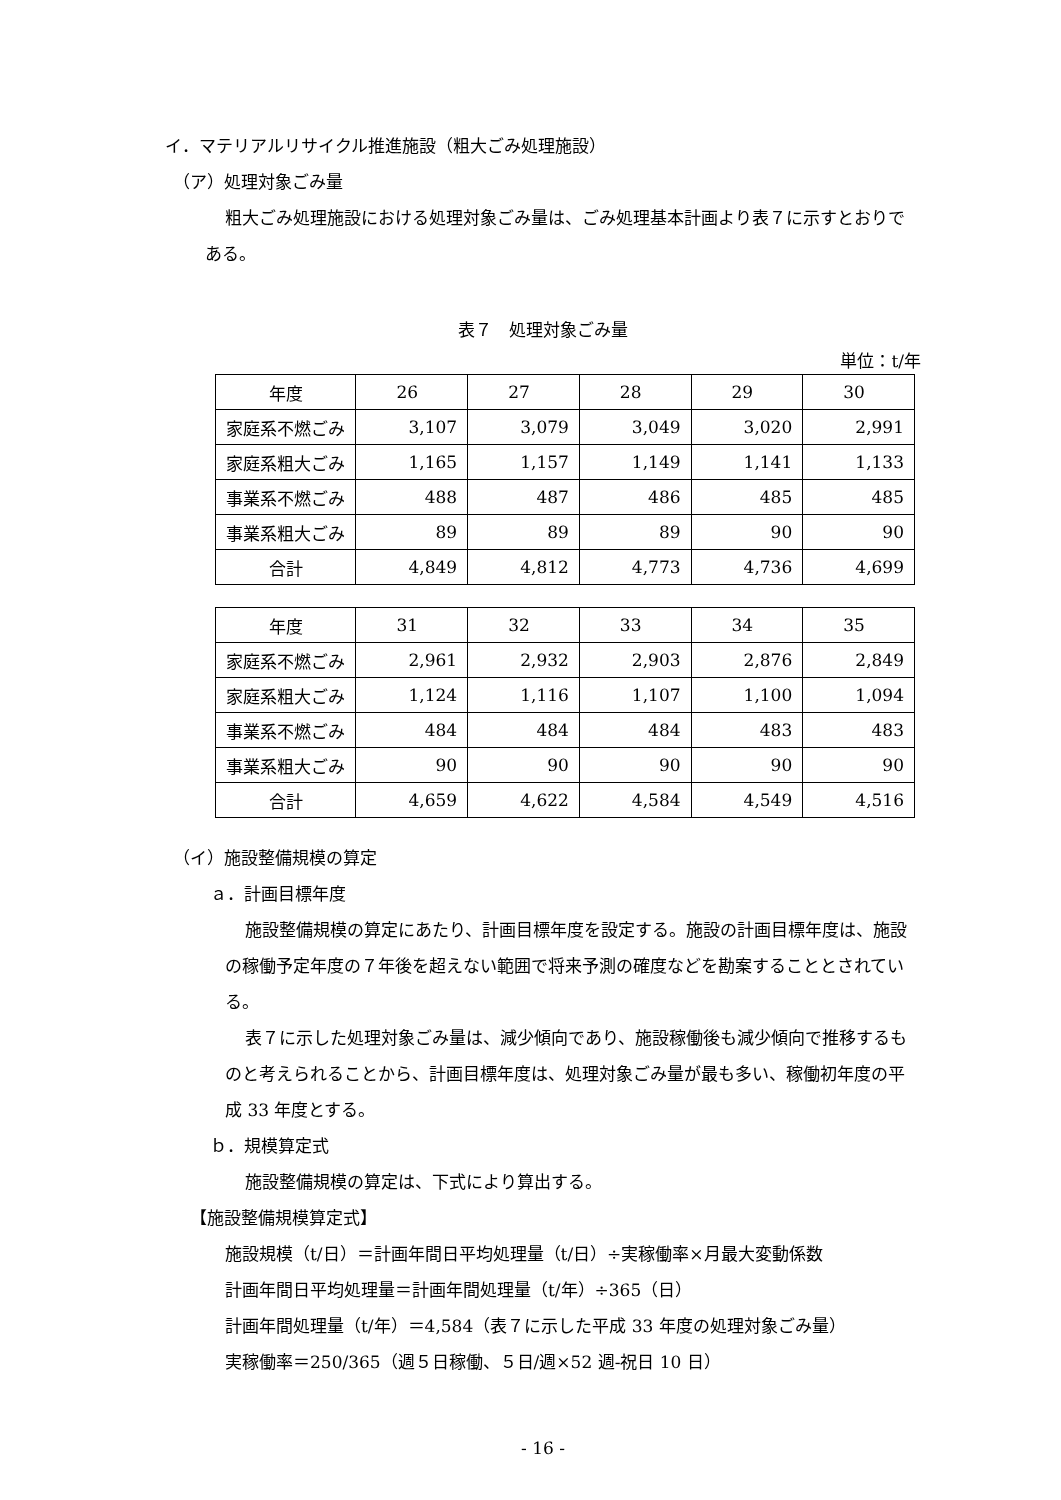イ．マテリアルリサイクル推進施設（粗大ごみ処理施設）
（ア）処理対象ごみ量
粗大ごみ処理施設における処理対象ごみ量は、ごみ処理基本計画より表７に示すとおりである。
表７　処理対象ごみ量
単位：t/年
| 年度 | 26 | 27 | 28 | 29 | 30 |
| 家庭系不燃ごみ | 3,107 | 3,079 | 3,049 | 3,020 | 2,991 |
| 家庭系粗大ごみ | 1,165 | 1,157 | 1,149 | 1,141 | 1,133 |
| 事業系不燃ごみ | 488 | 487 | 486 | 485 | 485 |
| 事業系粗大ごみ | 89 | 89 | 89 | 90 | 90 |
| 合計 | 4,849 | 4,812 | 4,773 | 4,736 | 4,699 |
| 年度 | 31 | 32 | 33 | 34 | 35 |
| 家庭系不燃ごみ | 2,961 | 2,932 | 2,903 | 2,876 | 2,849 |
| 家庭系粗大ごみ | 1,124 | 1,116 | 1,107 | 1,100 | 1,094 |
| 事業系不燃ごみ | 484 | 484 | 484 | 483 | 483 |
| 事業系粗大ごみ | 90 | 90 | 90 | 90 | 90 |
| 合計 | 4,659 | 4,622 | 4,584 | 4,549 | 4,516 |
（イ）施設整備規模の算定
ａ．計画目標年度
施設整備規模の算定にあたり、計画目標年度を設定する。施設の計画目標年度は、施設の稼働予定年度の７年後を超えない範囲で将来予測の確度などを勘案することとされている。
表７に示した処理対象ごみ量は、減少傾向であり、施設稼働後も減少傾向で推移するものと考えられることから、計画目標年度は、処理対象ごみ量が最も多い、稼働初年度の平成 33 年度とする。
ｂ．規模算定式
施設整備規模の算定は、下式により算出する。
【施設整備規模算定式】
施設規模（t/日）＝計画年間日平均処理量（t/日）÷実稼働率×月最大変動係数
計画年間日平均処理量＝計画年間処理量（t/年）÷365（日）
計画年間処理量（t/年）＝4,584（表７に示した平成 33 年度の処理対象ごみ量）
実稼働率＝250/365（週５日稼働、５日/週×52 週-祝日 10 日）
- 16 -